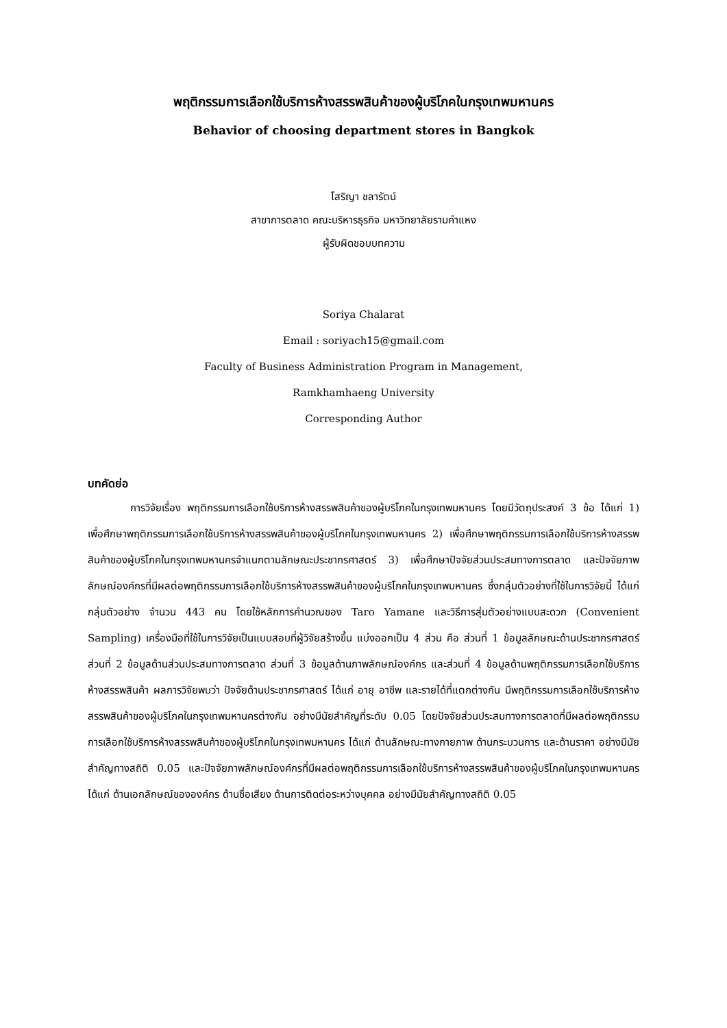พฤติกรรมการเลือกใช้บริการห้างสรรพสินค้าของผู้บริโภคในกรุงเทพมหานคร
Behavior of choosing department stores in Bangkok
โสริญา ชลารัตน์
สาขาการตลาด คณะบริหารธุรกิจ มหาวิทยาลัยรามคำแหง
ผู้รับผิดชอบบทความ
Soriya Chalarat
Email : soriyach15@gmail.com
Faculty of Business Administration Program in Management,
Ramkhamhaeng University
Corresponding Author
บทคัดย่อ
การวิจัยเรื่อง พฤติกรรมการเลือกใช้บริการห้างสรรพสินค้าของผู้บริโภคในกรุงเทพมหานคร โดยมีวัตถุประสงค์ 3 ข้อ ได้แก่ 1) เพื่อศึกษาพฤติกรรมการเลือกใช้บริการห้างสรรพสินค้าของผู้บริโภคในกรุงเทพมหานคร 2) เพื่อศึกษาพฤติกรรมการเลือกใช้บริการห้างสรรพสินค้าของผู้บริโภคในกรุงเทพมหานครจำแนกตามลักษณะประชากรศาสตร์ 3) เพื่อศึกษาปัจจัยส่วนประสมทางการตลาด และปัจจัยภาพลักษณ์องค์กรที่มีผลต่อพฤติกรรมการเลือกใช้บริการห้างสรรพสินค้าของผู้บริโภคในกรุงเทพมหานคร ซึ่งกลุ่มตัวอย่างที่ใช้ในการวิจัยนี้ ได้แก่ กลุ่มตัวอย่าง จำนวน 443 คน โดยใช้หลักการคำนวณของ Taro Yamane และวิธีการสุ่มตัวอย่างแบบสะดวก (Convenient Sampling) เครื่องมือที่ใช้ในการวิจัยเป็นแบบสอบที่ผู้วิจัยสร้างขึ้น แบ่งออกเป็น 4 ส่วน คือ ส่วนที่ 1 ข้อมูลลักษณะด้านประชากรศาสตร์ ส่วนที่ 2 ข้อมูลด้านส่วนประสมทางการตลาด ส่วนที่ 3 ข้อมูลด้านภาพลักษณ์องค์กร และส่วนที่ 4 ข้อมูลด้านพฤติกรรมการเลือกใช้บริการห้างสรรพสินค้า ผลการวิจัยพบว่า ปัจจัยด้านประชากรศาสตร์ ได้แก่ อายุ อาชีพ และรายได้ที่แตกต่างกัน มีพฤติกรรมการเลือกใช้บริการห้างสรรพสินค้าของผู้บริโภคในกรุงเทพมหานครต่างกัน อย่างมีนัยสำคัญที่ระดับ 0.05 โดยปัจจัยส่วนประสมทางการตลาดที่มีผลต่อพฤติกรรมการเลือกใช้บริการห้างสรรพสินค้าของผู้บริโภคในกรุงเทพมหานคร ได้แก่ ด้านลักษณะทางกายภาพ ด้านกระบวนการ และด้านราคา อย่างมีนัยสำคัญทางสถิติ 0.05 และปัจจัยภาพลักษณ์องค์กรที่มีผลต่อพฤติกรรมการเลือกใช้บริการห้างสรรพสินค้าของผู้บริโภคในกรุงเทพมหานคร ได้แก่ ด้านเอกลักษณ์ขององค์กร ด้านชื่อเสียง ด้านการติดต่อระหว่างบุคคล อย่างมีนัยสำคัญทางสถิติ 0.05